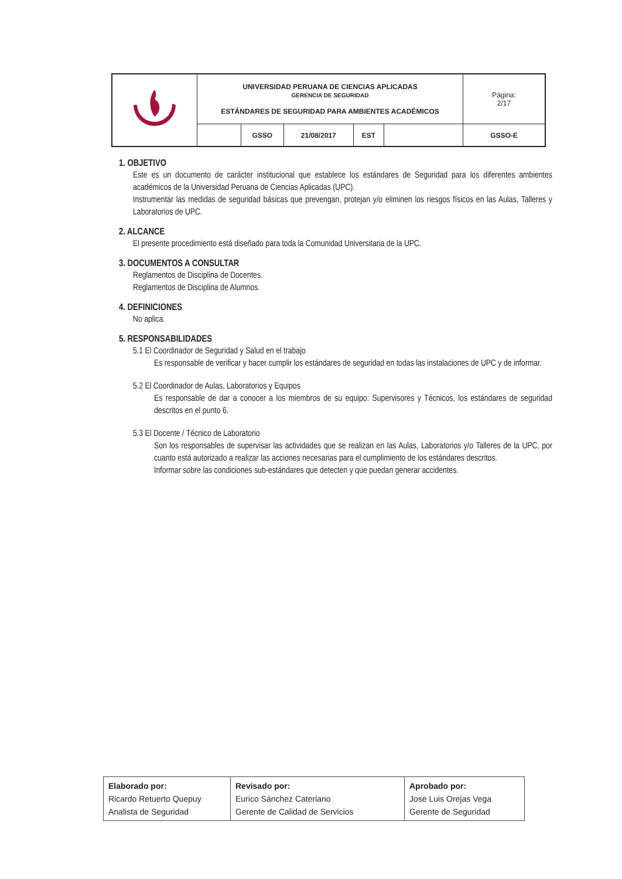| | UNIVERSIDAD PERUANA DE CIENCIAS APLICADAS GERENCIA DE SEGURIDAD ESTÁNDARES DE SEGURIDAD PARA AMBIENTES ACADÉMICOS | | | | | Página: 2/17 |
| | | GSSO | 21/08/2017 | EST | | GSSO-E |
1. OBJETIVO
Este es un documento de carácter institucional que establece los estándares de Seguridad para los diferentes ambientes académicos de la Universidad Peruana de Ciencias Aplicadas (UPC).
Instrumentar las medidas de seguridad básicas que prevengan, protejan y/o eliminen los riesgos físicos en las Aulas, Talleres y Laboratorios de UPC.
2. ALCANCE
El presente procedimiento está diseñado para toda la Comunidad Universitaria de la UPC.
3. DOCUMENTOS A CONSULTAR
Reglamentos de Disciplina de Docentes.
Reglamentos de Disciplina de Alumnos.
4. DEFINICIONES
No aplica.
5. RESPONSABILIDADES
5.1 El Coordinador de Seguridad y Salud en el trabajo
Es responsable de verificar y hacer cumplir los estándares de seguridad en todas las instalaciones de UPC y de informar.
5.2 El Coordinador de Aulas, Laboratorios y Equipos
Es responsable de dar a conocer a los miembros de su equipo: Supervisores y Técnicos, los estándares de seguridad descritos en el punto 6.
5.3 El Docente / Técnico de Laboratorio
Son los responsables de supervisar las actividades que se realizan en las Aulas, Laboratorios y/o Talleres de la UPC, por cuanto está autorizado a realizar las acciones necesarias para el cumplimiento de los estándares descritos.
Informar sobre las condiciones sub-estándares que detecten y que puedan generar accidentes.
| Elaborado por: Ricardo Retuerto Quepuy Analista de Seguridad | Revisado por: Eurico Sánchez Cateriano Gerente de Calidad de Servicios | Aprobado por: Jose Luis Orejas Vega Gerente de Seguridad |